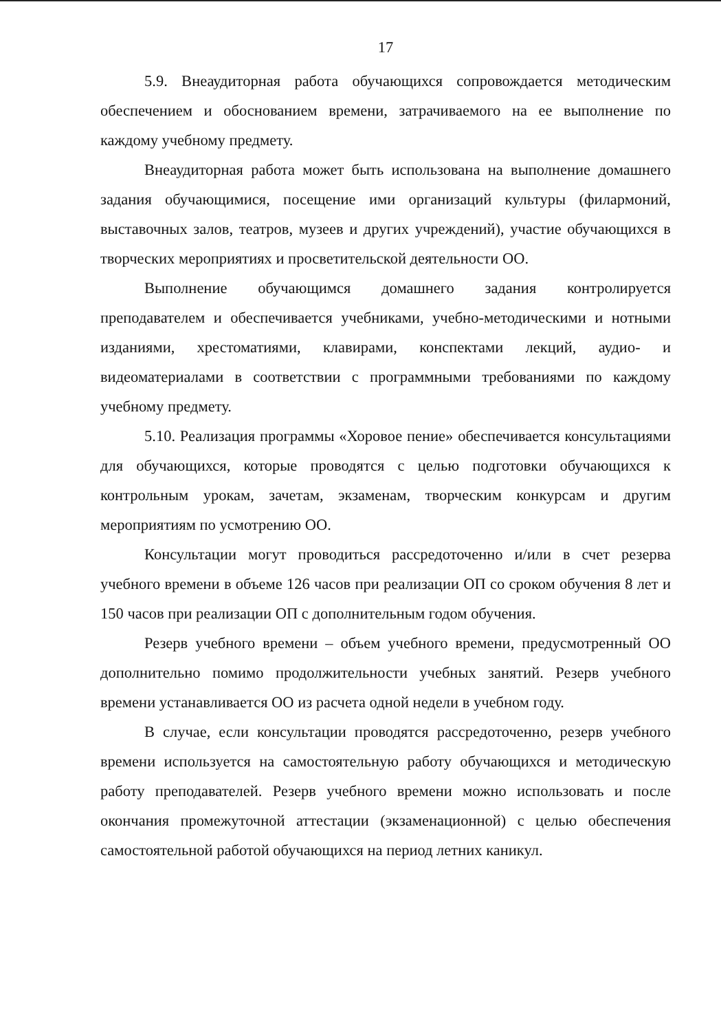17
5.9. Внеаудиторная работа обучающихся сопровождается методическим обеспечением и обоснованием времени, затрачиваемого на ее выполнение по каждому учебному предмету.
Внеаудиторная работа может быть использована на выполнение домашнего задания обучающимися, посещение ими организаций культуры (филармоний, выставочных залов, театров, музеев и других учреждений), участие обучающихся в творческих мероприятиях и просветительской деятельности ОО.
Выполнение обучающимся домашнего задания контролируется преподавателем и обеспечивается учебниками, учебно-методическими и нотными изданиями, хрестоматиями, клавирами, конспектами лекций, аудио- и видеоматериалами в соответствии с программными требованиями по каждому учебному предмету.
5.10. Реализация программы «Хоровое пение» обеспечивается консультациями для обучающихся, которые проводятся с целью подготовки обучающихся к контрольным урокам, зачетам, экзаменам, творческим конкурсам и другим мероприятиям по усмотрению ОО.
Консультации могут проводиться рассредоточенно и/или в счет резерва учебного времени в объеме 126 часов при реализации ОП со сроком обучения 8 лет и 150 часов при реализации ОП с дополнительным годом обучения.
Резерв учебного времени – объем учебного времени, предусмотренный ОО дополнительно помимо продолжительности учебных занятий. Резерв учебного времени устанавливается ОО из расчета одной недели в учебном году.
В случае, если консультации проводятся рассредоточенно, резерв учебного времени используется на самостоятельную работу обучающихся и методическую работу преподавателей. Резерв учебного времени можно использовать и после окончания промежуточной аттестации (экзаменационной) с целью обеспечения самостоятельной работой обучающихся на период летних каникул.